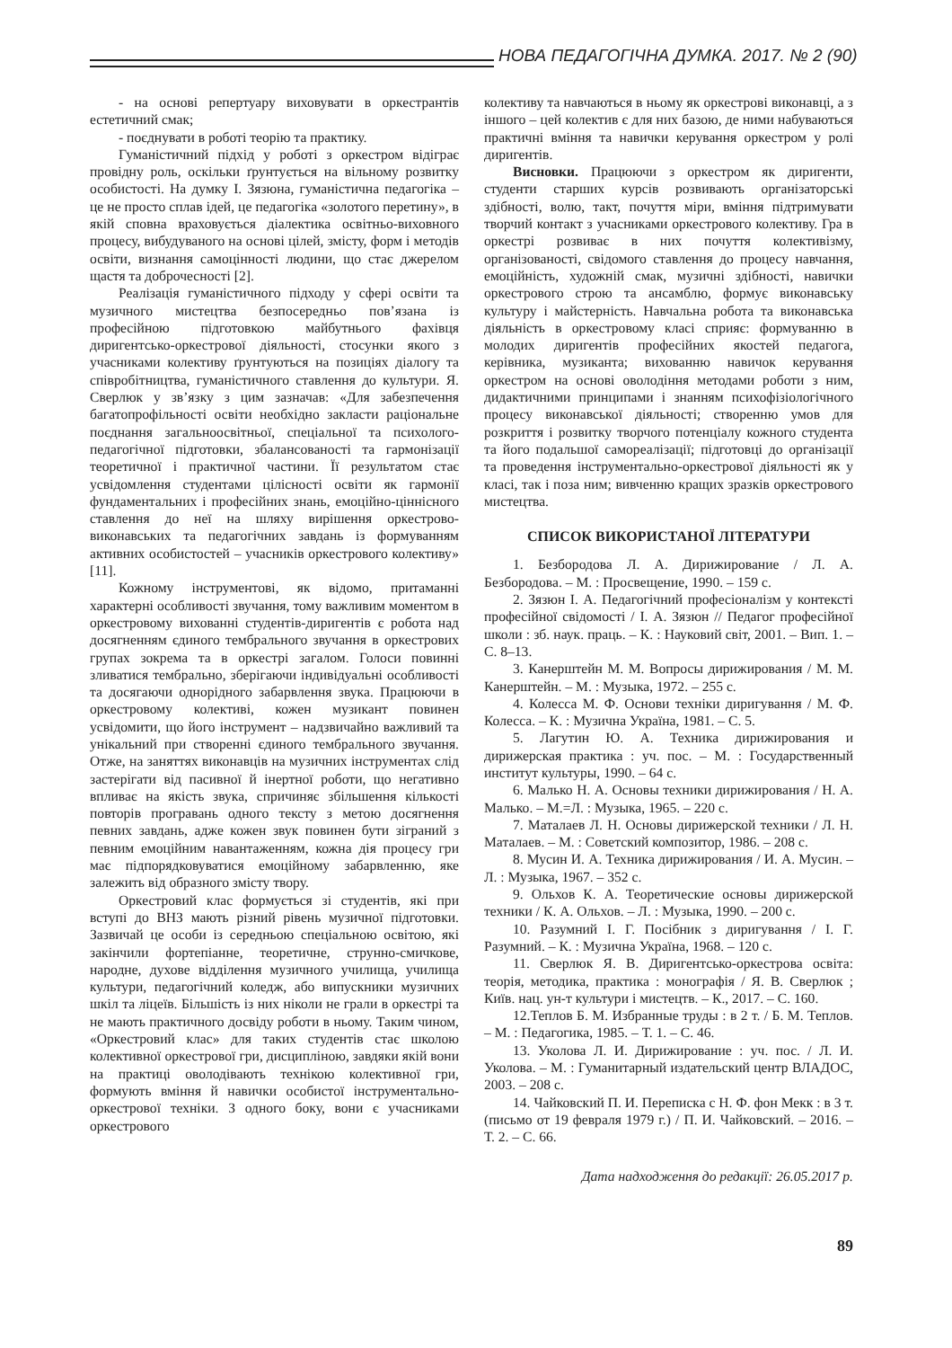НОВА ПЕДАГОГІЧНА ДУМКА. 2017. № 2 (90)
- на основі репертуару виховувати в оркестрантів естетичний смак;
- поєднувати в роботі теорію та практику.
Гуманістичний підхід у роботі з оркестром відіграє провідну роль, оскільки ґрунтується на вільному розвитку особистості. На думку І. Зязюна, гуманістична педагогіка – це не просто сплав ідей, це педагогіка «золотого перетину», в якій сповна враховується діалектика освітньо-виховного процесу, вибудуваного на основі цілей, змісту, форм і методів освіти, визнання самоцінності людини, що стає джерелом щастя та доброчесності [2].
Реалізація гуманістичного підходу у сфері освіти та музичного мистецтва безпосередньо пов’язана із професійною підготовкою майбутнього фахівця диригентсько-оркестрової діяльності, стосунки якого з учасниками колективу ґрунтуються на позиціях діалогу та співробітництва, гуманістичного ставлення до культури. Я. Сверлюк у зв’язку з цим зазначав: «Для забезпечення багатопрофільності освіти необхідно закласти раціональне поєднання загальноосвітньої, спеціальної та психолого-педагогічної підготовки, збалансованості та гармонізації теоретичної і практичної частини. Її результатом стає усвідомлення студентами цілісності освіти як гармонії фундаментальних і професійних знань, емоційно-ціннісного ставлення до неї на шляху вирішення оркестрово-виконавських та педагогічних завдань із формуванням активних особистостей – учасників оркестрового колективу» [11].
Кожному інструментові, як відомо, притаманні характерні особливості звучання, тому важливим моментом в оркестровому вихованні студентів-диригентів є робота над досягненням єдиного тембрального звучання в оркестрових групах зокрема та в оркестрі загалом. Голоси повинні зливатися тембрально, зберігаючи індивідуальні особливості та досягаючи однорідного забарвлення звука. Працюючи в оркестровому колективі, кожен музикант повинен усвідомити, що його інструмент – надзвичайно важливий та унікальний при створенні єдиного тембрального звучання. Отже, на заняттях виконавців на музичних інструментах слід застерігати від пасивної й інертної роботи, що негативно впливає на якість звука, спричиняє збільшення кількості повторів програвань одного тексту з метою досягнення певних завдань, адже кожен звук повинен бути зіграний з певним емоційним навантаженням, кожна дія процесу гри має підпорядковуватися емоційному забарвленню, яке залежить від образного змісту твору.
Оркестровий клас формується зі студентів, які при вступі до ВНЗ мають різний рівень музичної підготовки. Зазвичай це особи із середньою спеціальною освітою, які закінчили фортепіанне, теоретичне, струнно-смичкове, народне, духове відділення музичного училища, училища культури, педагогічний коледж, або випускники музичних шкіл та ліцеїв. Більшість із них ніколи не грали в оркестрі та не мають практичного досвіду роботи в ньому. Таким чином, «Оркестровий клас» для таких студентів стає школою колективної оркестрової гри, дисципліною, завдяки якій вони на практиці оволодівають технікою колективної гри, формують вміння й навички особистої інструментально-оркестрової техніки. З одного боку, вони є учасниками оркестрового
колективу та навчаються в ньому як оркестрові виконавці, а з іншого – цей колектив є для них базою, де ними набуваються практичні вміння та навички керування оркестром у ролі диригентів.
Висновки. Працюючи з оркестром як диригенти, студенти старших курсів розвивають організаторські здібності, волю, такт, почуття міри, вміння підтримувати творчий контакт з учасниками оркестрового колективу. Гра в оркестрі розвиває в них почуття колективізму, організованості, свідомого ставлення до процесу навчання, емоційність, художній смак, музичні здібності, навички оркестрового строю та ансамблю, формує виконавську культуру і майстерність. Навчальна робота та виконавська діяльність в оркестровому класі сприяє: формуванню в молодих диригентів професійних якостей педагога, керівника, музиканта; вихованню навичок керування оркестром на основі оволодіння методами роботи з ним, дидактичними принципами і знанням психофізіологічного процесу виконавської діяльності; створенню умов для розкриття і розвитку творчого потенціалу кожного студента та його подальшої самореалізації; підготовці до організації та проведення інструментально-оркестрової діяльності як у класі, так і поза ним; вивченню кращих зразків оркестрового мистецтва.
СПИСОК ВИКОРИСТАНОЇ ЛІТЕРАТУРИ
1. Безбородова Л. А. Дирижирование / Л. А. Безбородова. – М. : Просвещение, 1990. – 159 с.
2. Зязюн І. А. Педагогічний професіоналізм у контексті професійної свідомості / І. А. Зязюн // Педагог професійної школи : зб. наук. праць. – К. : Науковий світ, 2001. – Вип. 1. – С. 8–13.
3. Канерштейн М. М. Вопросы дирижирования / М. М. Канерштейн. – М. : Музыка, 1972. – 255 с.
4. Колесса М. Ф. Основи техніки диригування / М. Ф. Колесса. – К. : Музична Україна, 1981. – С. 5.
5. Лагутин Ю. А. Техника дирижирования и дирижерская практика : уч. пос. – М. : Государственный институт культуры, 1990. – 64 с.
6. Малько Н. А. Основы техники дирижирования / Н. А. Малько. – М.=Л. : Музыка, 1965. – 220 с.
7. Маталаев Л. Н. Основы дирижерской техники / Л. Н. Маталаев. – М. : Советский композитор, 1986. – 208 с.
8. Мусин И. А. Техника дирижирования / И. А. Мусин. – Л. : Музыка, 1967. – 352 с.
9. Ольхов К. А. Теоретические основы дирижерской техники / К. А. Ольхов. – Л. : Музыка, 1990. – 200 с.
10. Разумний І. Г. Посібник з диригування / І. Г. Разумний. – К. : Музична Україна, 1968. – 120 с.
11. Сверлюк Я. В. Диригентсько-оркестрова освіта: теорія, методика, практика : монографія / Я. В. Сверлюк ; Київ. нац. ун-т культури і мистецтв. – К., 2017. – С. 160.
12.Теплов Б. М. Избранные труды : в 2 т. / Б. М. Теплов. – М. : Педагогика, 1985. – Т. 1. – С. 46.
13. Уколова Л. И. Дирижирование : уч. пос. / Л. И. Уколова. – М. : Гуманитарный издательский центр ВЛАДОС, 2003. – 208 с.
14. Чайковский П. И. Переписка с Н. Ф. фон Мекк : в 3 т. (письмо от 19 февраля 1979 г.) / П. И. Чайковский. – 2016. – Т. 2. – С. 66.
Дата надходження до редакції: 26.05.2017 р.
89